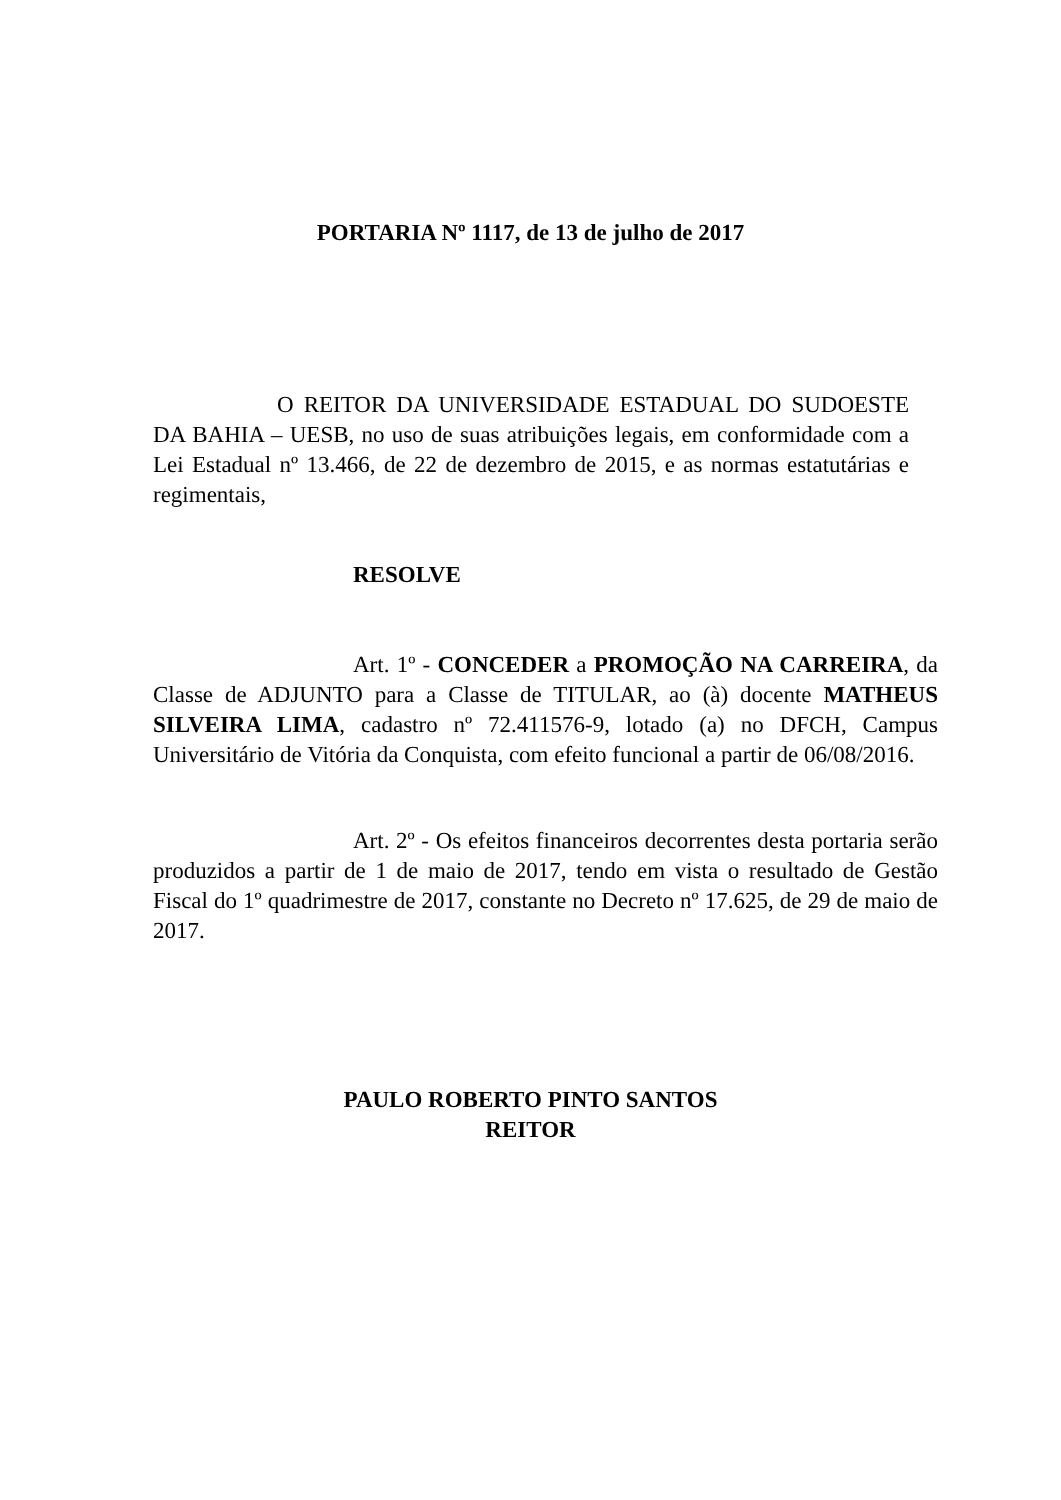PORTARIA Nº 1117, de 13 de julho de 2017
O REITOR DA UNIVERSIDADE ESTADUAL DO SUDOESTE DA BAHIA – UESB, no uso de suas atribuições legais, em conformidade com a Lei Estadual nº 13.466, de 22 de dezembro de 2015, e as normas estatutárias e regimentais,
RESOLVE
Art. 1º - CONCEDER a PROMOÇÃO NA CARREIRA, da Classe de ADJUNTO para a Classe de TITULAR, ao (à) docente MATHEUS SILVEIRA LIMA, cadastro nº 72.411576-9, lotado (a) no DFCH, Campus Universitário de Vitória da Conquista, com efeito funcional a partir de 06/08/2016.
Art. 2º - Os efeitos financeiros decorrentes desta portaria serão produzidos a partir de 1 de maio de 2017, tendo em vista o resultado de Gestão Fiscal do 1º quadrimestre de 2017, constante no Decreto nº 17.625, de 29 de maio de 2017.
PAULO ROBERTO PINTO SANTOS
REITOR